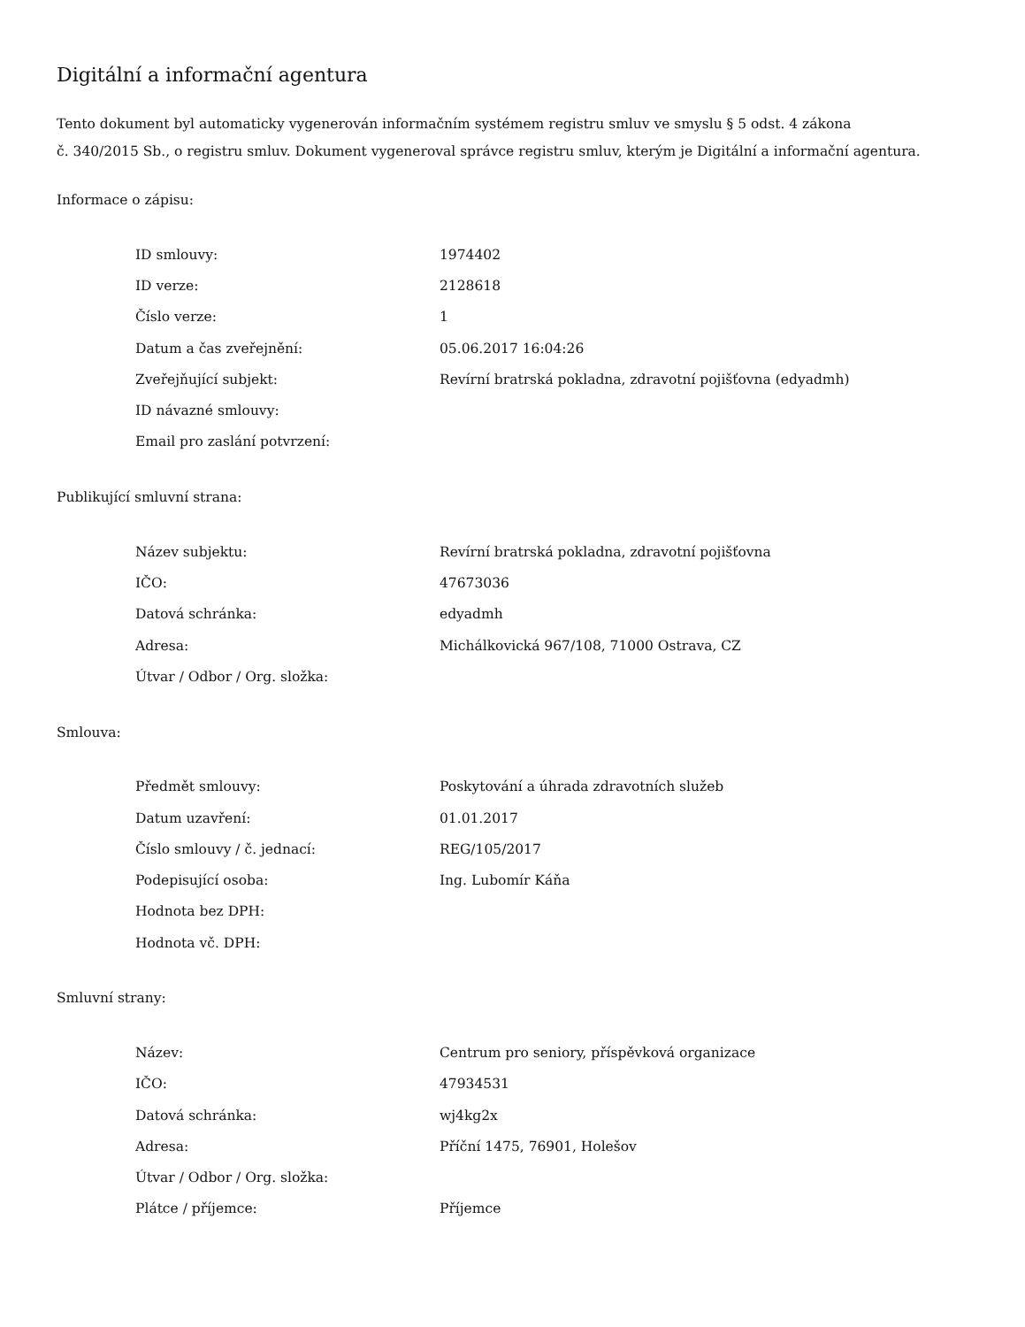Digitální a informační agentura
Tento dokument byl automaticky vygenerován informačním systémem registru smluv ve smyslu § 5 odst. 4 zákona
č. 340/2015 Sb., o registru smluv. Dokument vygeneroval správce registru smluv, kterým je Digitální a informační agentura.
Informace o zápisu:
| ID smlouvy: | 1974402 |
| ID verze: | 2128618 |
| Číslo verze: | 1 |
| Datum a čas zveřejnění: | 05.06.2017 16:04:26 |
| Zveřejňující subjekt: | Revírní bratrská pokladna, zdravotní pojišťovna (edyadmh) |
| ID návazné smlouvy: | |
| Email pro zaslání potvrzení: | |
Publikující smluvní strana:
| Název subjektu: | Revírní bratrská pokladna, zdravotní pojišťovna |
| IČO: | 47673036 |
| Datová schránka: | edyadmh |
| Adresa: | Michálkovická 967/108, 71000 Ostrava, CZ |
| Útvar / Odbor / Org. složka: | |
Smlouva:
| Předmět smlouvy: | Poskytování a úhrada zdravotních služeb |
| Datum uzavření: | 01.01.2017 |
| Číslo smlouvy / č. jednací: | REG/105/2017 |
| Podepisující osoba: | Ing. Lubomír Káňa |
| Hodnota bez DPH: | |
| Hodnota vč. DPH: | |
Smluvní strany:
| Název: | Centrum pro seniory, příspěvková organizace |
| IČO: | 47934531 |
| Datová schránka: | wj4kg2x |
| Adresa: | Příční 1475, 76901, Holešov |
| Útvar / Odbor / Org. složka: | |
| Plátce / příjemce: | Příjemce |